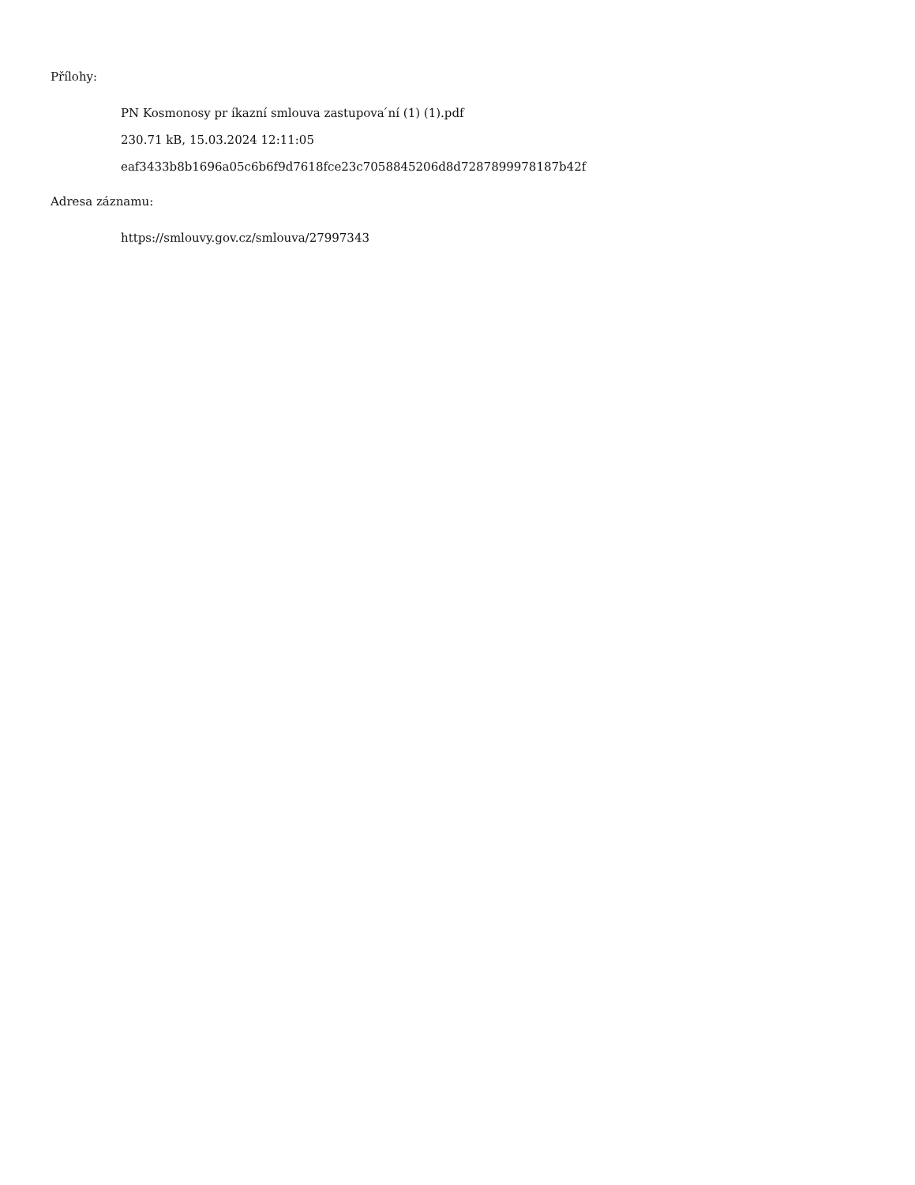Přílohy:
PN Kosmonosy pr ı́kaznı́ smlouva zastupova ́nı́ (1) (1).pdf
230.71 kB, 15.03.2024 12:11:05
eaf3433b8b1696a05c6b6f9d7618fce23c7058845206d8d7287899978187b42f
Adresa záznamu:
https://smlouvy.gov.cz/smlouva/27997343